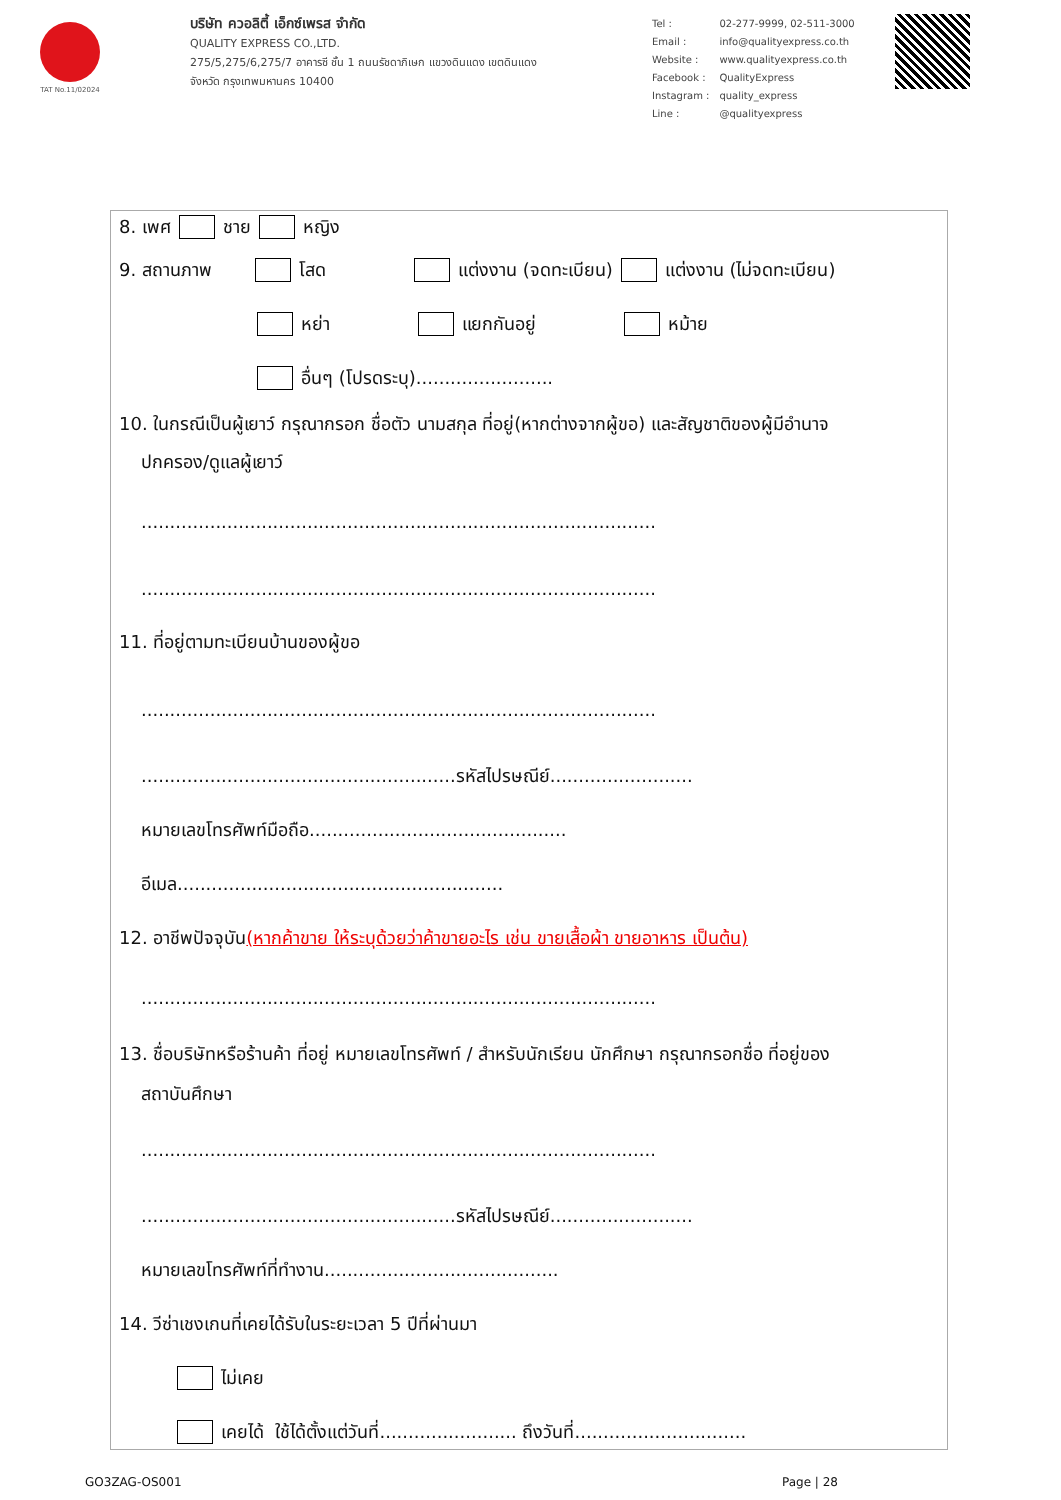TAT No.11/02024
บริษัท ควอลิตี้ เอ็กซ์เพรส จำกัด
QUALITY EXPRESS CO.,LTD.
275/5,275/6,275/7 อาคารซี ชั้น 1 ถนนรัชดาภิเษก แขวงดินแดง เขตดินแดง
จังหวัด กรุงเทพมหานคร 10400
| Tel : | 02-277-9999, 02-511-3000 |
| Email : | info@qualityexpress.co.th |
| Website : | www.qualityexpress.co.th |
| Facebook : | QualityExpress |
| Instagram : | quality_express |
| Line : | @qualityexpress |
8. เพศ ชาย หญิง
9. สถานภาพ โสด แต่งงาน (จดทะเบียน) แต่งงาน (ไม่จดทะเบียน)
หย่า แยกกันอยู่ หม้าย
อื่นๆ (โปรดระบุ)........................
10. ในกรณีเป็นผู้เยาว์ กรุณากรอก ชื่อตัว นามสกุล ที่อยู่(หากต่างจากผู้ขอ) และสัญชาติของผู้มีอำนาจ
ปกครอง/ดูแลผู้เยาว์
..........................................................................................
..........................................................................................
11. ที่อยู่ตามทะเบียนบ้านของผู้ขอ
..........................................................................................
.......................................................รหัสไปรษณีย์.........................
หมายเลขโทรศัพท์มือถือ.............................................
อีเมล.........................................................
12. อาชีพปัจจุบัน (หากค้าขาย ให้ระบุด้วยว่าค้าขายอะไร เช่น ขายเสื้อผ้า ขายอาหาร เป็นต้น)
..........................................................................................
13. ชื่อบริษัทหรือร้านค้า ที่อยู่ หมายเลขโทรศัพท์ / สำหรับนักเรียน นักศึกษา กรุณากรอกชื่อ ที่อยู่ของ
สถาบันศึกษา
..........................................................................................
.......................................................รหัสไปรษณีย์.........................
หมายเลขโทรศัพท์ที่ทำงาน.........................................
14. วีซ่าเชงเกนที่เคยได้รับในระยะเวลา 5 ปีที่ผ่านมา
ไม่เคย
เคยได้ ใช้ได้ตั้งแต่วันที่........................ ถึงวันที่..............................
GO3ZAG-OS001 Page | 28